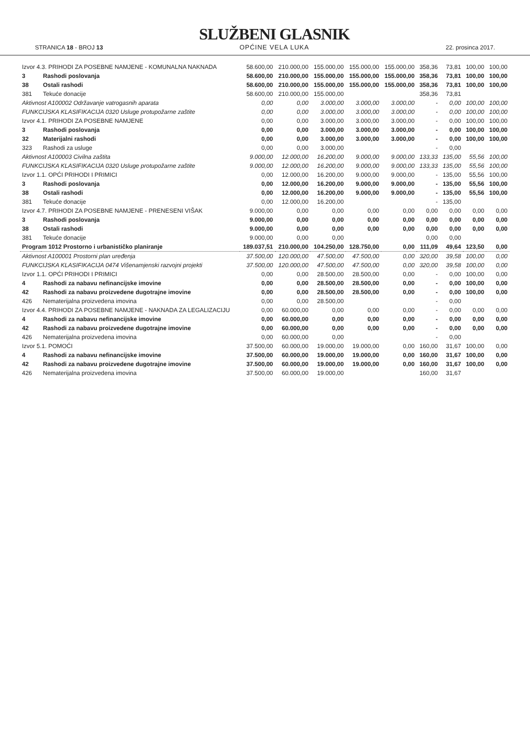STRANICA 18 - BROJ 13
SLUŽBENI GLASNIK
OPĆINE VELA LUKA
22. prosinca 2017.
| Izvor 4.3. PRIHODI ZA POSEBNE NAMJENE - KOMUNALNA NAKNADA | | 58.600,00 | 210.000,00 | 155.000,00 | 155.000,00 | 155.000,00 | 358,36 | 73,81 | 100,00 | 100,00 |
| 3 | Rashodi poslovanja | 58.600,00 | 210.000,00 | 155.000,00 | 155.000,00 | 155.000,00 | 358,36 | 73,81 | 100,00 | 100,00 |
| 38 | Ostali rashodi | 58.600,00 | 210.000,00 | 155.000,00 | 155.000,00 | 155.000,00 | 358,36 | 73,81 | 100,00 | 100,00 |
| 381 | Tekuće donacije | 58.600,00 | 210.000,00 | 155.000,00 | | | 358,36 | 73,81 | | |
| Aktivnost A100002 Održavanje vatrogasnih aparata | | 0,00 | 0,00 | 3.000,00 | 3.000,00 | 3.000,00 | - | 0,00 | 100,00 | 100,00 |
| FUNKCIJSKA KLASIFIKACIJA 0320 Usluge protupožarne zaštite | | 0,00 | 0,00 | 3.000,00 | 3.000,00 | 3.000,00 | - | 0,00 | 100,00 | 100,00 |
| Izvor 4.1. PRIHODI ZA POSEBNE NAMJENE | | 0,00 | 0,00 | 3.000,00 | 3.000,00 | 3.000,00 | - | 0,00 | 100,00 | 100,00 |
| 3 | Rashodi poslovanja | 0,00 | 0,00 | 3.000,00 | 3.000,00 | 3.000,00 | - | 0,00 | 100,00 | 100,00 |
| 32 | Materijalni rashodi | 0,00 | 0,00 | 3.000,00 | 3.000,00 | 3.000,00 | - | 0,00 | 100,00 | 100,00 |
| 323 | Rashodi za usluge | 0,00 | 0,00 | 3.000,00 | | | - | 0,00 | | |
| Aktivnost A100003 Civilna zaštita | | 9.000,00 | 12.000,00 | 16.200,00 | 9.000,00 | 9.000,00 | 133,33 | 135,00 | 55,56 | 100,00 |
| FUNKCIJSKA KLASIFIKACIJA 0320 Usluge protupožarne zaštite | | 9.000,00 | 12.000,00 | 16.200,00 | 9.000,00 | 9.000,00 | 133,33 | 135,00 | 55,56 | 100,00 |
| Izvor 1.1. OPĆI PRIHODI I PRIMICI | | 0,00 | 12.000,00 | 16.200,00 | 9.000,00 | 9.000,00 | - | 135,00 | 55,56 | 100,00 |
| 3 | Rashodi poslovanja | 0,00 | 12.000,00 | 16.200,00 | 9.000,00 | 9.000,00 | - | 135,00 | 55,56 | 100,00 |
| 38 | Ostali rashodi | 0,00 | 12.000,00 | 16.200,00 | 9.000,00 | 9.000,00 | - | 135,00 | 55,56 | 100,00 |
| 381 | Tekuće donacije | 0,00 | 12.000,00 | 16.200,00 | | | - | 135,00 | | |
| Izvor 4.7. PRIHODI ZA POSEBNE NAMJENE - PRENESENI VIŠAK | | 9.000,00 | 0,00 | 0,00 | 0,00 | 0,00 | 0,00 | 0,00 | 0,00 | 0,00 |
| 3 | Rashodi poslovanja | 9.000,00 | 0,00 | 0,00 | 0,00 | 0,00 | 0,00 | 0,00 | 0,00 | 0,00 |
| 38 | Ostali rashodi | 9.000,00 | 0,00 | 0,00 | 0,00 | 0,00 | 0,00 | 0,00 | 0,00 | 0,00 |
| 381 | Tekuće donacije | 9.000,00 | 0,00 | 0,00 | | | 0,00 | 0,00 | | |
| Program 1012 Prostorno i urbanističko planiranje | | 189.037,51 | 210.000,00 | 104.250,00 | 128.750,00 | 0,00 | 111,09 | 49,64 | 123,50 | 0,00 |
| Aktivnost A100001 Prostorni plan uređenja | | 37.500,00 | 120.000,00 | 47.500,00 | 47.500,00 | 0,00 | 320,00 | 39,58 | 100,00 | 0,00 |
| FUNKCIJSKA KLASIFIKACIJA 0474 Višenamjenski razvojni projekti | | 37.500,00 | 120.000,00 | 47.500,00 | 47.500,00 | 0,00 | 320,00 | 39,58 | 100,00 | 0,00 |
| Izvor 1.1. OPĆI PRIHODI I PRIMICI | | 0,00 | 0,00 | 28.500,00 | 28.500,00 | 0,00 | - | 0,00 | 100,00 | 0,00 |
| 4 | Rashodi za nabavu nefinancijske imovine | 0,00 | 0,00 | 28.500,00 | 28.500,00 | 0,00 | - | 0,00 | 100,00 | 0,00 |
| 42 | Rashodi za nabavu proizvedene dugotrajne imovine | 0,00 | 0,00 | 28.500,00 | 28.500,00 | 0,00 | - | 0,00 | 100,00 | 0,00 |
| 426 | Nematerijalna proizvedena imovina | 0,00 | 0,00 | 28.500,00 | | | - | 0,00 | | |
| Izvor 4.4. PRIHODI ZA POSEBNE NAMJENE - NAKNADA ZA LEGALIZACIJU | | 0,00 | 60.000,00 | 0,00 | 0,00 | 0,00 | - | 0,00 | 0,00 | 0,00 |
| 4 | Rashodi za nabavu nefinancijske imovine | 0,00 | 60.000,00 | 0,00 | 0,00 | 0,00 | - | 0,00 | 0,00 | 0,00 |
| 42 | Rashodi za nabavu proizvedene dugotrajne imovine | 0,00 | 60.000,00 | 0,00 | 0,00 | 0,00 | - | 0,00 | 0,00 | 0,00 |
| 426 | Nematerijalna proizvedena imovina | 0,00 | 60.000,00 | 0,00 | | | - | 0,00 | | |
| Izvor 5.1. POMOĆI | | 37.500,00 | 60.000,00 | 19.000,00 | 19.000,00 | 0,00 | 160,00 | 31,67 | 100,00 | 0,00 |
| 4 | Rashodi za nabavu nefinancijske imovine | 37.500,00 | 60.000,00 | 19.000,00 | 19.000,00 | 0,00 | 160,00 | 31,67 | 100,00 | 0,00 |
| 42 | Rashodi za nabavu proizvedene dugotrajne imovine | 37.500,00 | 60.000,00 | 19.000,00 | 19.000,00 | 0,00 | 160,00 | 31,67 | 100,00 | 0,00 |
| 426 | Nematerijalna proizvedena imovina | 37.500,00 | 60.000,00 | 19.000,00 | | | 160,00 | 31,67 | | |